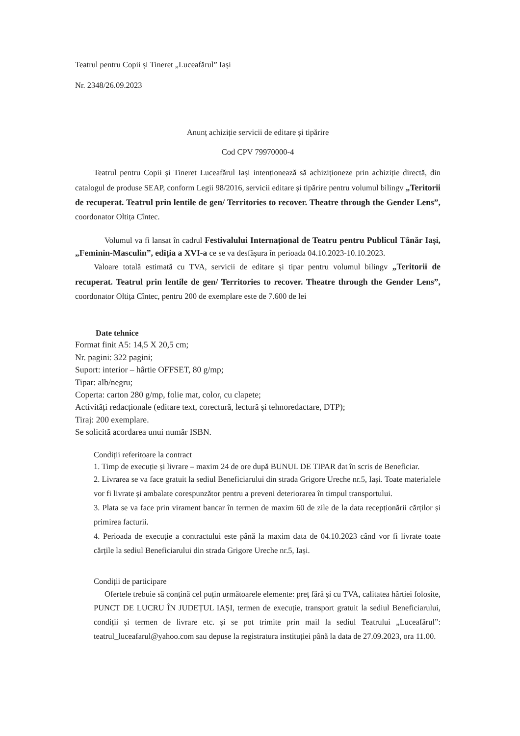Teatrul pentru Copii și Tineret „Luceafărul” Iași
Nr. 2348/26.09.2023
Anunț achiziție servicii de editare și tipărire
Cod CPV 79970000-4
Teatrul pentru Copii și Tineret Luceafărul Iași intenționează să achiziționeze prin achiziție directă, din catalogul de produse SEAP, conform Legii 98/2016, servicii editare și tipărire pentru volumul bilingv „Teritorii de recuperat. Teatrul prin lentile de gen/ Territories to recover. Theatre through the Gender Lens”, coordonator Oltița Cîntec.
Volumul va fi lansat în cadrul Festivalului Internațional de Teatru pentru Publicul Tânăr Iași, „Feminin-Masculin”, ediția a XVI-a ce se va desfășura în perioada 04.10.2023-10.10.2023.
Valoare totală estimată cu TVA, servicii de editare și tipar pentru volumul bilingv „Teritorii de recuperat. Teatrul prin lentile de gen/ Territories to recover. Theatre through the Gender Lens”, coordonator Oltița Cîntec, pentru 200 de exemplare este de 7.600 de lei
Date tehnice
Format finit A5: 14,5 X 20,5 cm;
Nr. pagini: 322 pagini;
Suport: interior – hârtie OFFSET, 80 g/mp;
Tipar: alb/negru;
Coperta: carton 280 g/mp, folie mat, color, cu clapete;
Activități redacționale (editare text, corectură, lectură și tehnoredactare, DTP);
Tiraj: 200 exemplare.
Se solicită acordarea unui număr ISBN.
Condiții referitoare la contract
1. Timp de execuție și livrare – maxim 24 de ore după BUNUL DE TIPAR dat în scris de Beneficiar.
2. Livrarea se va face gratuit la sediul Beneficiarului din strada Grigore Ureche nr.5, Iași. Toate materialele vor fi livrate și ambalate corespunzător pentru a preveni deteriorarea în timpul transportului.
3. Plata se va face prin virament bancar în termen de maxim 60 de zile de la data recepționării cărților și primirea facturii.
4. Perioada de execuție a contractului este până la maxim data de 04.10.2023 când vor fi livrate toate cărțile la sediul Beneficiarului din strada Grigore Ureche nr.5, Iași.
Condiții de participare
Ofertele trebuie să conțină cel puțin următoarele elemente: preț fără și cu TVA, calitatea hârtiei folosite, PUNCT DE LUCRU ÎN JUDEȚUL IAȘI, termen de execuție, transport gratuit la sediul Beneficiarului, condiții și termen de livrare etc. și se pot trimite prin mail la sediul Teatrului „Luceafărul”: teatrul_luceafarul@yahoo.com sau depuse la registratura instituției până la data de 27.09.2023, ora 11.00.